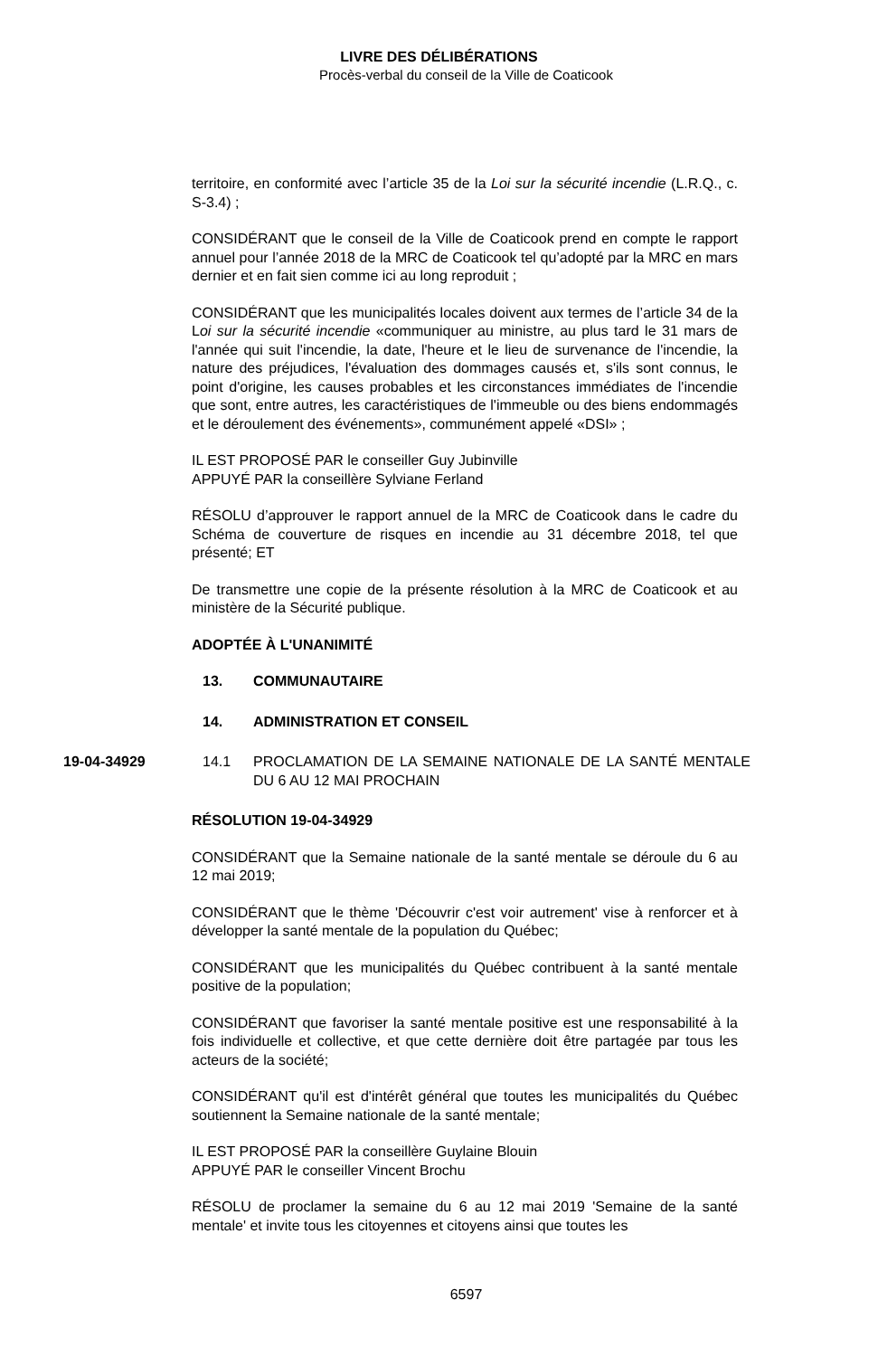LIVRE DES DÉLIBÉRATIONS
Procès-verbal du conseil de la Ville de Coaticook
territoire, en conformité avec l’article 35 de la Loi sur la sécurité incendie (L.R.Q., c. S-3.4) ;
CONSIDÉRANT que le conseil de la Ville de Coaticook prend en compte le rapport annuel pour l’année 2018 de la MRC de Coaticook tel qu’adopté par la MRC en mars dernier et en fait sien comme ici au long reproduit ;
CONSIDÉRANT que les municipalités locales doivent aux termes de l’article 34 de la Loi sur la sécurité incendie «communiquer au ministre, au plus tard le 31 mars de l'année qui suit l'incendie, la date, l'heure et le lieu de survenance de l'incendie, la nature des préjudices, l'évaluation des dommages causés et, s'ils sont connus, le point d'origine, les causes probables et les circonstances immédiates de l'incendie que sont, entre autres, les caractéristiques de l'immeuble ou des biens endommagés et le déroulement des événements», communément appelé «DSI» ;
IL EST PROPOSÉ PAR le conseiller Guy Jubinville
APPUYÉ PAR la conseillère Sylviane Ferland
RÉSOLU d’approuver le rapport annuel de la MRC de Coaticook dans le cadre du Schéma de couverture de risques en incendie au 31 décembre 2018, tel que présenté; ET
De transmettre une copie de la présente résolution à la MRC de Coaticook et au ministère de la Sécurité publique.
ADOPTÉE À L'UNANIMITÉ
13. COMMUNAUTAIRE
14. ADMINISTRATION ET CONSEIL
19-04-34929 14.1 PROCLAMATION DE LA SEMAINE NATIONALE DE LA SANTÉ MENTALE DU 6 AU 12 MAI PROCHAIN
RÉSOLUTION 19-04-34929
CONSIDÉRANT que la Semaine nationale de la santé mentale se déroule du 6 au 12 mai 2019;
CONSIDÉRANT que le thème 'Découvrir c'est voir autrement' vise à renforcer et à développer la santé mentale de la population du Québec;
CONSIDÉRANT que les municipalités du Québec contribuent à la santé mentale positive de la population;
CONSIDÉRANT que favoriser la santé mentale positive est une responsabilité à la fois individuelle et collective, et que cette dernière doit être partagée par tous les acteurs de la société;
CONSIDÉRANT qu'il est d'intérêt général que toutes les municipalités du Québec soutiennent la Semaine nationale de la santé mentale;
IL EST PROPOSÉ PAR la conseillère Guylaine Blouin
APPUYÉ PAR le conseiller Vincent Brochu
RÉSOLU de proclamer la semaine du 6 au 12 mai 2019 'Semaine de la santé mentale' et invite tous les citoyennes et citoyens ainsi que toutes les
6597